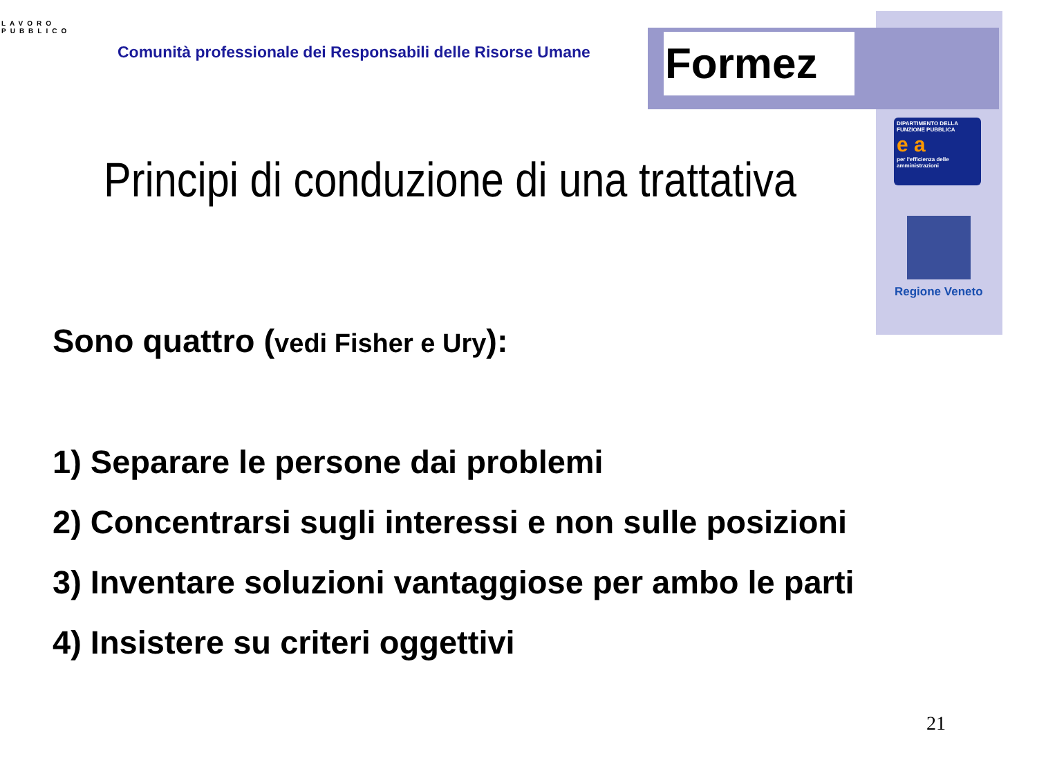LAVORO PUBBLICO
Comunità professionale dei Responsabili delle Risorse Umane
Formez
DIPARTIMENTO DELLA FUNZIONE PUBBLICA
e a
per l'efficienza delle amministrazioni
Regione Veneto
Principi di conduzione di una trattativa
Sono quattro (vedi Fisher e Ury):
1) Separare le persone dai problemi
2) Concentrarsi sugli interessi e non sulle posizioni
3) Inventare soluzioni vantaggiose per ambo le parti
4) Insistere su criteri oggettivi
21